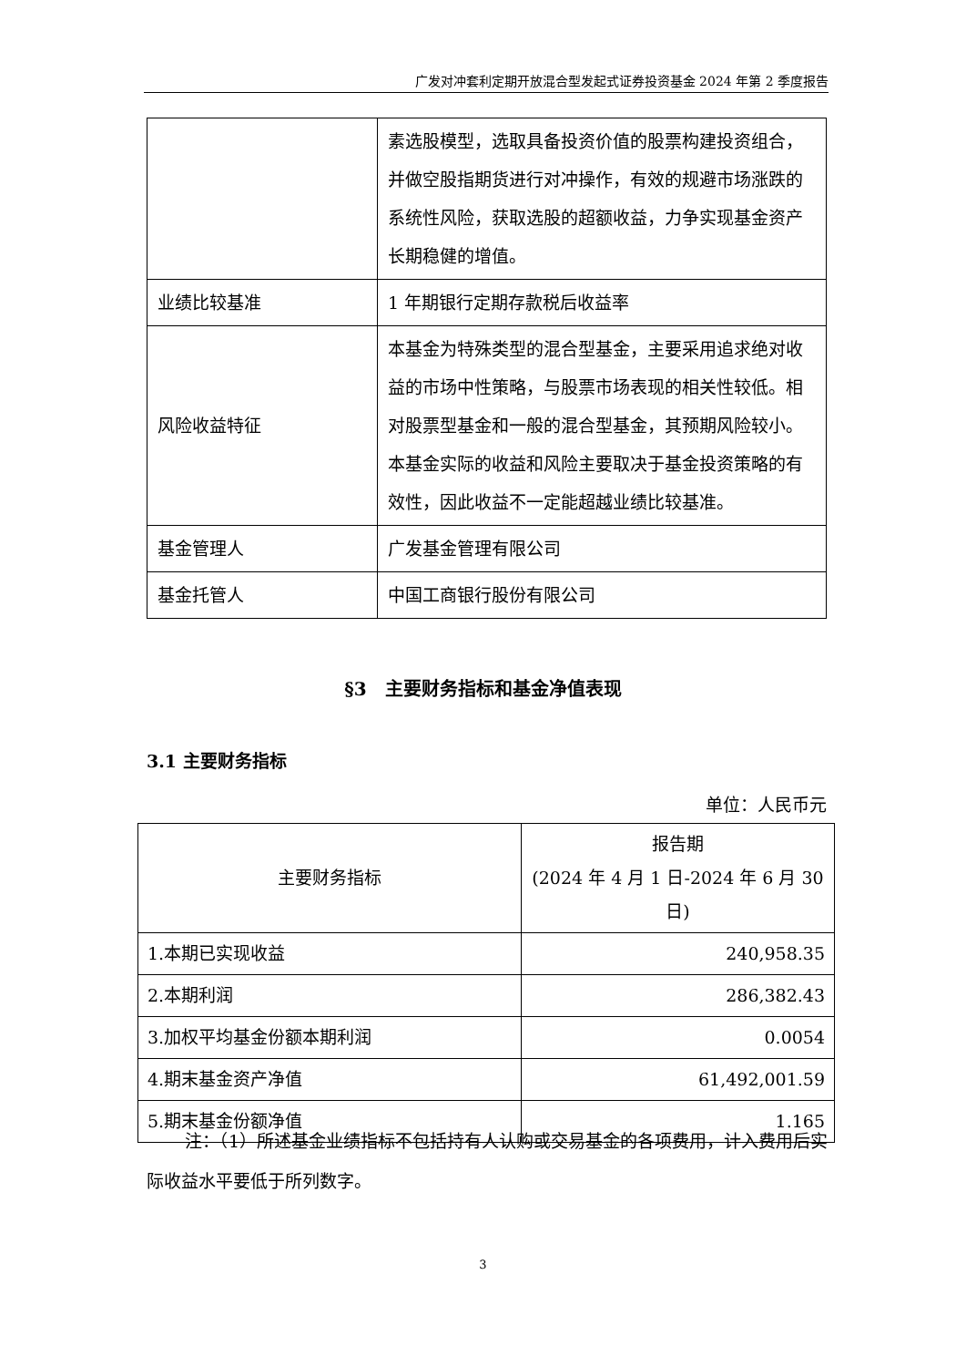广发对冲套利定期开放混合型发起式证券投资基金 2024 年第 2 季度报告
| | 素选股模型，选取具备投资价值的股票构建投资组合，并做空股指期货进行对冲操作，有效的规避市场涨跌的系统性风险，获取选股的超额收益，力争实现基金资产长期稳健的增值。 |
| 业绩比较基准 | 1 年期银行定期存款税后收益率 |
| 风险收益特征 | 本基金为特殊类型的混合型基金，主要采用追求绝对收益的市场中性策略，与股票市场表现的相关性较低。相对股票型基金和一般的混合型基金，其预期风险较小。本基金实际的收益和风险主要取决于基金投资策略的有效性，因此收益不一定能超越业绩比较基准。 |
| 基金管理人 | 广发基金管理有限公司 |
| 基金托管人 | 中国工商银行股份有限公司 |
§3　主要财务指标和基金净值表现
3.1 主要财务指标
单位：人民币元
| 主要财务指标 | 报告期 (2024 年 4 月 1 日-2024 年 6 月 30 日) |
| --- | --- |
| 1.本期已实现收益 | 240,958.35 |
| 2.本期利润 | 286,382.43 |
| 3.加权平均基金份额本期利润 | 0.0054 |
| 4.期末基金资产净值 | 61,492,001.59 |
| 5.期末基金份额净值 | 1.165 |
注：（1）所述基金业绩指标不包括持有人认购或交易基金的各项费用，计入费用后实际收益水平要低于所列数字。
3